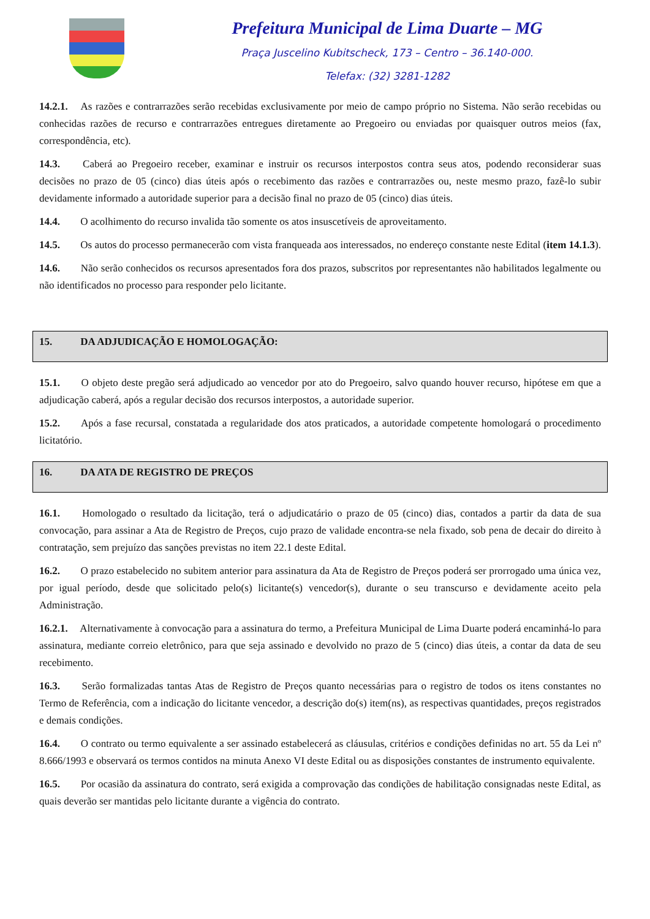Prefeitura Municipal de Lima Duarte – MG
Praça Juscelino Kubitscheck, 173 – Centro – 36.140-000.
Telefax: (32) 3281-1282
14.2.1. As razões e contrarrazões serão recebidas exclusivamente por meio de campo próprio no Sistema. Não serão recebidas ou conhecidas razões de recurso e contrarrazões entregues diretamente ao Pregoeiro ou enviadas por quaisquer outros meios (fax, correspondência, etc).
14.3. Caberá ao Pregoeiro receber, examinar e instruir os recursos interpostos contra seus atos, podendo reconsiderar suas decisões no prazo de 05 (cinco) dias úteis após o recebimento das razões e contrarrazões ou, neste mesmo prazo, fazê-lo subir devidamente informado a autoridade superior para a decisão final no prazo de 05 (cinco) dias úteis.
14.4. O acolhimento do recurso invalida tão somente os atos insuscetíveis de aproveitamento.
14.5. Os autos do processo permanecerão com vista franqueada aos interessados, no endereço constante neste Edital (item 14.1.3).
14.6. Não serão conhecidos os recursos apresentados fora dos prazos, subscritos por representantes não habilitados legalmente ou não identificados no processo para responder pelo licitante.
15. DA ADJUDICAÇÃO E HOMOLOGAÇÃO:
15.1. O objeto deste pregão será adjudicado ao vencedor por ato do Pregoeiro, salvo quando houver recurso, hipótese em que a adjudicação caberá, após a regular decisão dos recursos interpostos, a autoridade superior.
15.2. Após a fase recursal, constatada a regularidade dos atos praticados, a autoridade competente homologará o procedimento licitatório.
16. DA ATA DE REGISTRO DE PREÇOS
16.1. Homologado o resultado da licitação, terá o adjudicatário o prazo de 05 (cinco) dias, contados a partir da data de sua convocação, para assinar a Ata de Registro de Preços, cujo prazo de validade encontra-se nela fixado, sob pena de decair do direito à contratação, sem prejuízo das sanções previstas no item 22.1 deste Edital.
16.2. O prazo estabelecido no subitem anterior para assinatura da Ata de Registro de Preços poderá ser prorrogado uma única vez, por igual período, desde que solicitado pelo(s) licitante(s) vencedor(s), durante o seu transcurso e devidamente aceito pela Administração.
16.2.1. Alternativamente à convocação para a assinatura do termo, a Prefeitura Municipal de Lima Duarte poderá encaminhá-lo para assinatura, mediante correio eletrônico, para que seja assinado e devolvido no prazo de 5 (cinco) dias úteis, a contar da data de seu recebimento.
16.3. Serão formalizadas tantas Atas de Registro de Preços quanto necessárias para o registro de todos os itens constantes no Termo de Referência, com a indicação do licitante vencedor, a descrição do(s) item(ns), as respectivas quantidades, preços registrados e demais condições.
16.4. O contrato ou termo equivalente a ser assinado estabelecerá as cláusulas, critérios e condições definidas no art. 55 da Lei nº 8.666/1993 e observará os termos contidos na minuta Anexo VI deste Edital ou as disposições constantes de instrumento equivalente.
16.5. Por ocasião da assinatura do contrato, será exigida a comprovação das condições de habilitação consignadas neste Edital, as quais deverão ser mantidas pelo licitante durante a vigência do contrato.